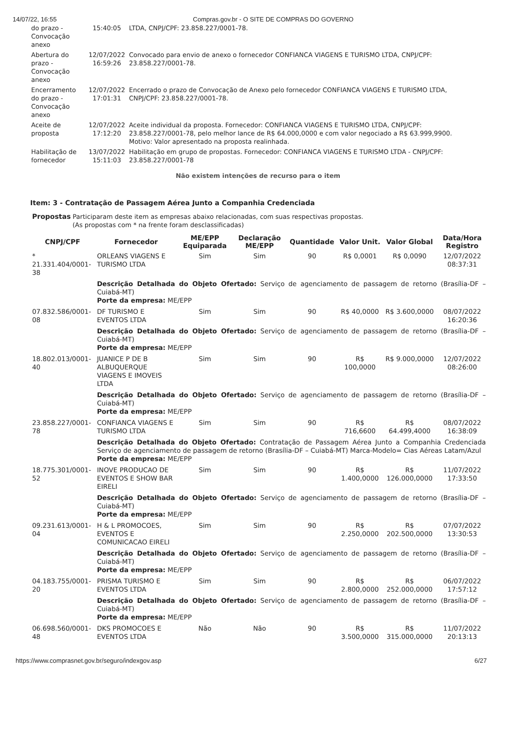14/07/22, 16:55 Compras.gov.br - O SITE DE COMPRAS DO GOVERNO
| do prazo - Convocação anexo | 15:40:05 | LTDA, CNPJ/CPF: 23.858.227/0001-78. |
| Abertura do prazo - Convocação anexo | 12/07/2022 16:59:26 | Convocado para envio de anexo o fornecedor CONFIANCA VIAGENS E TURISMO LTDA, CNPJ/CPF: 23.858.227/0001-78. |
| Encerramento do prazo - Convocação anexo | 12/07/2022 17:01:31 | Encerrado o prazo de Convocação de Anexo pelo fornecedor CONFIANCA VIAGENS E TURISMO LTDA, CNPJ/CPF: 23.858.227/0001-78. |
| Aceite de proposta | 12/07/2022 17:12:20 | Aceite individual da proposta. Fornecedor: CONFIANCA VIAGENS E TURISMO LTDA, CNPJ/CPF: 23.858.227/0001-78, pelo melhor lance de R$ 64.000,0000 e com valor negociado a R$ 63.999,9900. Motivo: Valor apresentado na proposta realinhada. |
| Habilitação de fornecedor | 13/07/2022 15:11:03 | Habilitação em grupo de propostas. Fornecedor: CONFIANCA VIAGENS E TURISMO LTDA - CNPJ/CPF: 23.858.227/0001-78 |
Não existem intenções de recurso para o item
Item: 3 - Contratação de Passagem Aérea Junto a Companhia Credenciada
Propostas Participaram deste item as empresas abaixo relacionadas, com suas respectivas propostas.
(As propostas com * na frente foram desclassificadas)
| CNPJ/CPF | Fornecedor | ME/EPP Equiparada | Declaração ME/EPP | Quantidade | Valor Unit. | Valor Global | Data/Hora Registro |
| --- | --- | --- | --- | --- | --- | --- | --- |
| * 21.331.404/0001-38 | ORLEANS VIAGENS E TURISMO LTDA | Sim | Sim | 90 | R$ 0,0001 | R$ 0,0090 | 12/07/2022 08:37:31 |
| | Descrição Detalhada do Objeto Ofertado: Serviço de agenciamento de passagem de retorno (Brasília-DF – Cuiabá-MT) Porte da empresa: ME/EPP | | | | | | |
| 07.832.586/0001-08 | DF TURISMO E EVENTOS LTDA | Sim | Sim | 90 | R$ 40,0000 | R$ 3.600,0000 | 08/07/2022 16:20:36 |
| | Descrição Detalhada do Objeto Ofertado: Serviço de agenciamento de passagem de retorno (Brasília-DF – Cuiabá-MT) Porte da empresa: ME/EPP | | | | | | |
| 18.802.013/0001-40 | JUANICE P DE B ALBUQUERQUE VIAGENS E IMOVEIS LTDA | Sim | Sim | 90 | R$ 100,0000 | R$ 9.000,0000 | 12/07/2022 08:26:00 |
| | Descrição Detalhada do Objeto Ofertado: Serviço de agenciamento de passagem de retorno (Brasília-DF – Cuiabá-MT) Porte da empresa: ME/EPP | | | | | | |
| 23.858.227/0001-78 | CONFIANCA VIAGENS E TURISMO LTDA | Sim | Sim | 90 | R$ 716,6600 | R$ 64.499,4000 | 08/07/2022 16:38:09 |
| | Descrição Detalhada do Objeto Ofertado: Contratação de Passagem Aérea Junto a Companhia Credenciada Serviço de agenciamento de passagem de retorno (Brasília-DF – Cuiabá-MT) Marca-Modelo= Cias Aéreas Latam/Azul Porte da empresa: ME/EPP | | | | | | |
| 18.775.301/0001-52 | INOVE PRODUCAO DE EVENTOS E SHOW BAR EIRELI | Sim | Sim | 90 | R$ 1.400,0000 | R$ 126.000,0000 | 11/07/2022 17:33:50 |
| | Descrição Detalhada do Objeto Ofertado: Serviço de agenciamento de passagem de retorno (Brasília-DF – Cuiabá-MT) Porte da empresa: ME/EPP | | | | | | |
| 09.231.613/0001-04 | H & L PROMOCOES, EVENTOS E COMUNICACAO EIRELI | Sim | Sim | 90 | R$ 2.250,0000 | R$ 202.500,0000 | 07/07/2022 13:30:53 |
| | Descrição Detalhada do Objeto Ofertado: Serviço de agenciamento de passagem de retorno (Brasília-DF – Cuiabá-MT) Porte da empresa: ME/EPP | | | | | | |
| 04.183.755/0001-20 | PRISMA TURISMO E EVENTOS LTDA | Sim | Sim | 90 | R$ 2.800,0000 | R$ 252.000,0000 | 06/07/2022 17:57:12 |
| | Descrição Detalhada do Objeto Ofertado: Serviço de agenciamento de passagem de retorno (Brasília-DF – Cuiabá-MT) Porte da empresa: ME/EPP | | | | | | |
| 06.698.560/0001-48 | DKS PROMOCOES E EVENTOS LTDA | Não | Não | 90 | R$ 3.500,0000 | R$ 315.000,0000 | 11/07/2022 20:13:13 |
https://www.comprasnet.gov.br/seguro/indexgov.asp 6/27